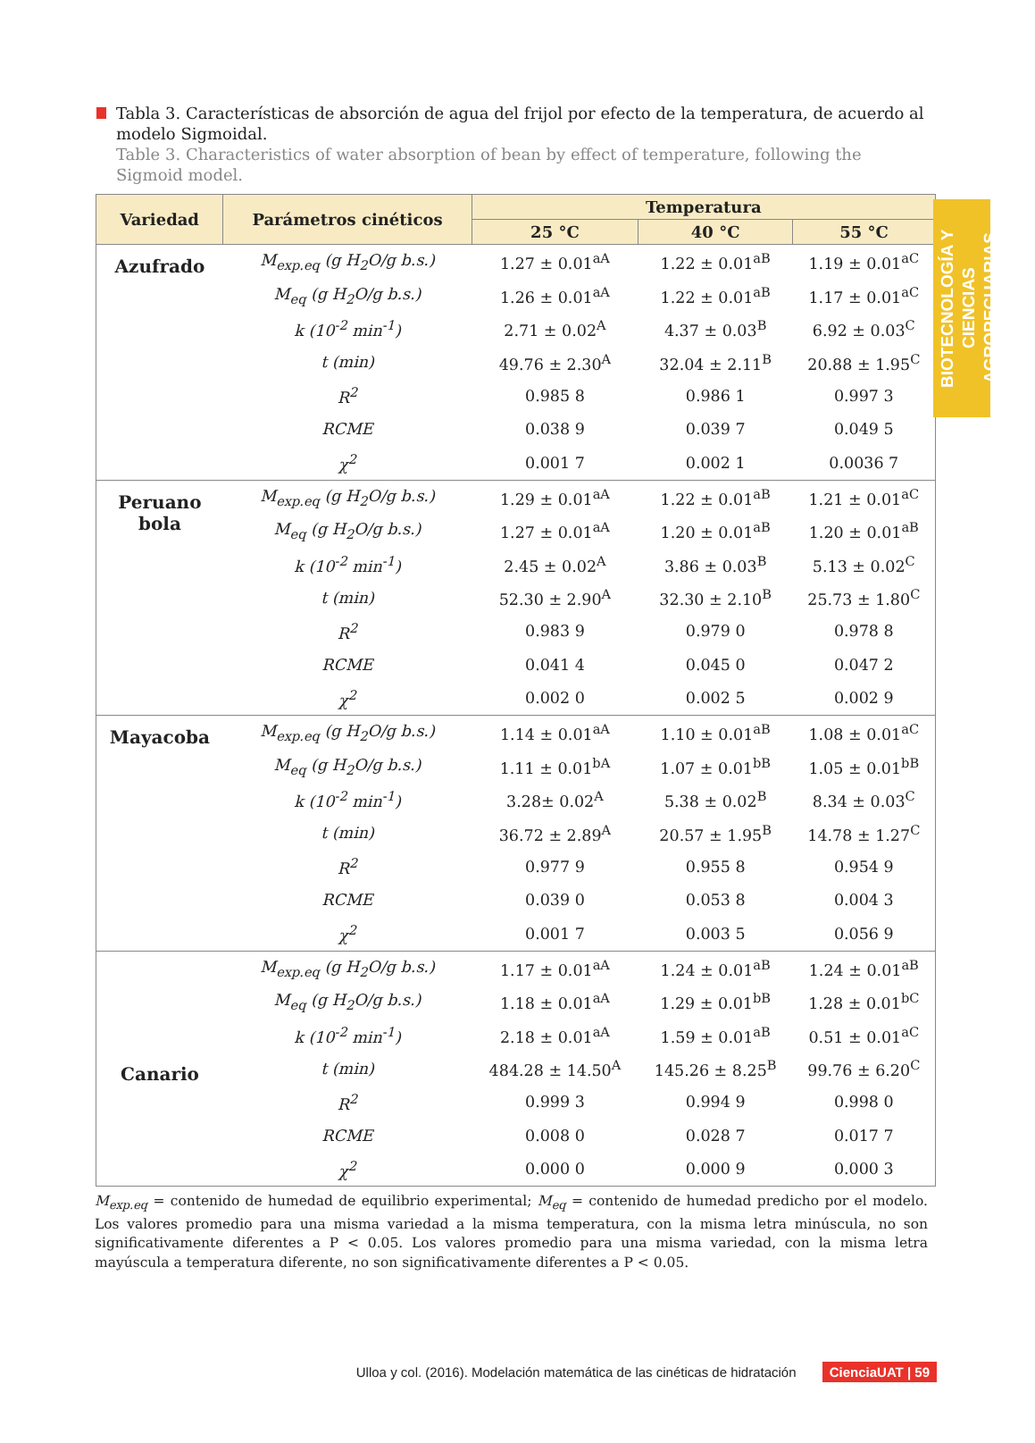BIOTECNOLOGÍA Y CIENCIAS AGROPECUARIAS
Tabla 3. Características de absorción de agua del frijol por efecto de la temperatura, de acuerdo al modelo Sigmoidal.
Table 3. Characteristics of water absorption of bean by effect of temperature, following the Sigmoid model.
| Variedad | Parámetros cinéticos | Temperatura | | |
| --- | --- | --- | --- | --- |
| | | 25 °C | 40 °C | 55 °C |
| Azufrado | M<sub>exp.eq</sub> (g H<sub>2</sub>O/g b.s.) | 1.27 ± 0.01<sup>aA</sup> | 1.22 ± 0.01<sup>aB</sup> | 1.19 ± 0.01<sup>aC</sup> |
| | M<sub>eq</sub> (g H<sub>2</sub>O/g b.s.) | 1.26 ± 0.01<sup>aA</sup> | 1.22 ± 0.01<sup>aB</sup> | 1.17 ± 0.01<sup>aC</sup> |
| | k (10<sup>-2</sup> min<sup>-1</sup>) | 2.71 ± 0.02<sup>A</sup> | 4.37 ± 0.03<sup>B</sup> | 6.92 ± 0.03<sup>C</sup> |
| | t (min) | 49.76 ± 2.30<sup>A</sup> | 32.04 ± 2.11<sup>B</sup> | 20.88 ± 1.95<sup>C</sup> |
| | R<sup>2</sup> | 0.985 8 | 0.986 1 | 0.997 3 |
| | RCME | 0.038 9 | 0.039 7 | 0.049 5 |
| | χ<sup>2</sup> | 0.001 7 | 0.002 1 | 0.0036 7 |
| Peruano bola | M<sub>exp.eq</sub> (g H<sub>2</sub>O/g b.s.) | 1.29 ± 0.01<sup>aA</sup> | 1.22 ± 0.01<sup>aB</sup> | 1.21 ± 0.01<sup>aC</sup> |
| | M<sub>eq</sub> (g H<sub>2</sub>O/g b.s.) | 1.27 ± 0.01<sup>aA</sup> | 1.20 ± 0.01<sup>aB</sup> | 1.20 ± 0.01<sup>aB</sup> |
| | k (10<sup>-2</sup> min<sup>-1</sup>) | 2.45 ± 0.02<sup>A</sup> | 3.86 ± 0.03<sup>B</sup> | 5.13 ± 0.02<sup>C</sup> |
| | t (min) | 52.30 ± 2.90<sup>A</sup> | 32.30 ± 2.10<sup>B</sup> | 25.73 ± 1.80<sup>C</sup> |
| | R<sup>2</sup> | 0.983 9 | 0.979 0 | 0.978 8 |
| | RCME | 0.041 4 | 0.045 0 | 0.047 2 |
| | χ<sup>2</sup> | 0.002 0 | 0.002 5 | 0.002 9 |
| Mayacoba | M<sub>exp.eq</sub> (g H<sub>2</sub>O/g b.s.) | 1.14 ± 0.01<sup>aA</sup> | 1.10 ± 0.01<sup>aB</sup> | 1.08 ± 0.01<sup>aC</sup> |
| | M<sub>eq</sub> (g H<sub>2</sub>O/g b.s.) | 1.11 ± 0.01<sup>bA</sup> | 1.07 ± 0.01<sup>bB</sup> | 1.05 ± 0.01<sup>bB</sup> |
| | k (10<sup>-2</sup> min<sup>-1</sup>) | 3.28± 0.02<sup>A</sup> | 5.38 ± 0.02<sup>B</sup> | 8.34 ± 0.03<sup>C</sup> |
| | t (min) | 36.72 ± 2.89<sup>A</sup> | 20.57 ± 1.95<sup>B</sup> | 14.78 ± 1.27<sup>C</sup> |
| | R<sup>2</sup> | 0.977 9 | 0.955 8 | 0.954 9 |
| | RCME | 0.039 0 | 0.053 8 | 0.004 3 |
| | χ<sup>2</sup> | 0.001 7 | 0.003 5 | 0.056 9 |
| Canario | M<sub>exp.eq</sub> (g H<sub>2</sub>O/g b.s.) | 1.17 ± 0.01<sup>aA</sup> | 1.24 ± 0.01<sup>aB</sup> | 1.24 ± 0.01<sup>aB</sup> |
| | M<sub>eq</sub> (g H<sub>2</sub>O/g b.s.) | 1.18 ± 0.01<sup>aA</sup> | 1.29 ± 0.01<sup>bB</sup> | 1.28 ± 0.01<sup>bC</sup> |
| | k (10<sup>-2</sup> min<sup>-1</sup>) | 2.18 ± 0.01<sup>aA</sup> | 1.59 ± 0.01<sup>aB</sup> | 0.51 ± 0.01<sup>aC</sup> |
| | t (min) | 484.28 ± 14.50<sup>A</sup> | 145.26 ± 8.25<sup>B</sup> | 99.76 ± 6.20<sup>C</sup> |
| | R<sup>2</sup> | 0.999 3 | 0.994 9 | 0.998 0 |
| | RCME | 0.008 0 | 0.028 7 | 0.017 7 |
| | χ<sup>2</sup> | 0.000 0 | 0.000 9 | 0.000 3 |
M<sub>exp.eq</sub> = contenido de humedad de equilibrio experimental; M<sub>eq</sub> = contenido de humedad predicho por el modelo. Los valores promedio para una misma variedad a la misma temperatura, con la misma letra minúscula, no son significativamente diferentes a P < 0.05. Los valores promedio para una misma variedad, con la misma letra mayúscula a temperatura diferente, no son significativamente diferentes a P < 0.05.
Ulloa y col. (2016). Modelación matemática de las cinéticas de hidratación CienciaUAT | 59